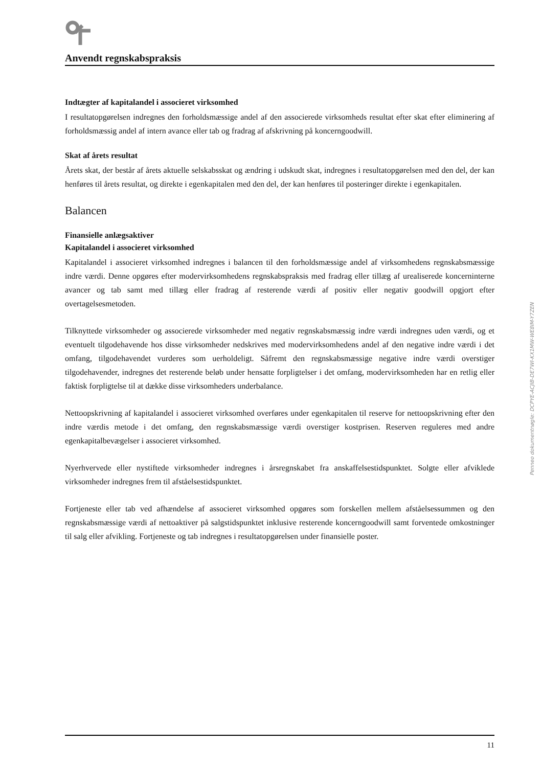Anvendt regnskabspraksis
Indtægter af kapitalandel i associeret virksomhed
I resultatopgørelsen indregnes den forholdsmæssige andel af den associerede virksomheds resultat efter skat efter eliminering af forholdsmæssig andel af intern avance eller tab og fradrag af afskrivning på koncerngoodwill.
Skat af årets resultat
Årets skat, der består af årets aktuelle selskabsskat og ændring i udskudt skat, indregnes i resultatopgørelsen med den del, der kan henføres til årets resultat, og direkte i egenkapitalen med den del, der kan henføres til posteringer direkte i egenkapitalen.
Balancen
Finansielle anlægsaktiver
Kapitalandel i associeret virksomhed
Kapitalandel i associeret virksomhed indregnes i balancen til den forholdsmæssige andel af virksomhedens regnskabsmæssige indre værdi. Denne opgøres efter modervirksomhedens regnskabspraksis med fradrag eller tillæg af urealiserede koncerninterne avancer og tab samt med tillæg eller fradrag af resterende værdi af positiv eller negativ goodwill opgjort efter overtagelsesmetoden.
Tilknyttede virksomheder og associerede virksomheder med negativ regnskabsmæssig indre værdi indregnes uden værdi, og et eventuelt tilgodehavende hos disse virksomheder nedskrives med modervirksomhedens andel af den negative indre værdi i det omfang, tilgodehavendet vurderes som uerholdeligt. Såfremt den regnskabsmæssige negative indre værdi overstiger tilgodehavender, indregnes det resterende beløb under hensatte forpligtelser i det omfang, modervirksomheden har en retlig eller faktisk forpligtelse til at dække disse virksomheders underbalance.
Nettoopskrivning af kapitalandel i associeret virksomhed overføres under egenkapitalen til reserve for nettoopskrivning efter den indre værdis metode i det omfang, den regnskabsmæssige værdi overstiger kostprisen. Reserven reguleres med andre egenkapitalbevægelser i associeret virksomhed.
Nyerhvervede eller nystiftede virksomheder indregnes i årsregnskabet fra anskaffelsestidspunktet. Solgte eller afviklede virksomheder indregnes frem til afståelsestidspunktet.
Fortjeneste eller tab ved afhændelse af associeret virksomhed opgøres som forskellen mellem afståelsessummen og den regnskabsmæssige værdi af nettoaktiver på salgstidspunktet inklusive resterende koncerngoodwill samt forventede omkostninger til salg eller afvikling. Fortjeneste og tab indregnes i resultatopgørelsen under finansielle poster.
Penneo dokumentnøgle: DCPYE-ACJIB-DE7WI-KX1MW-WE8IM-Y7ZEN
11